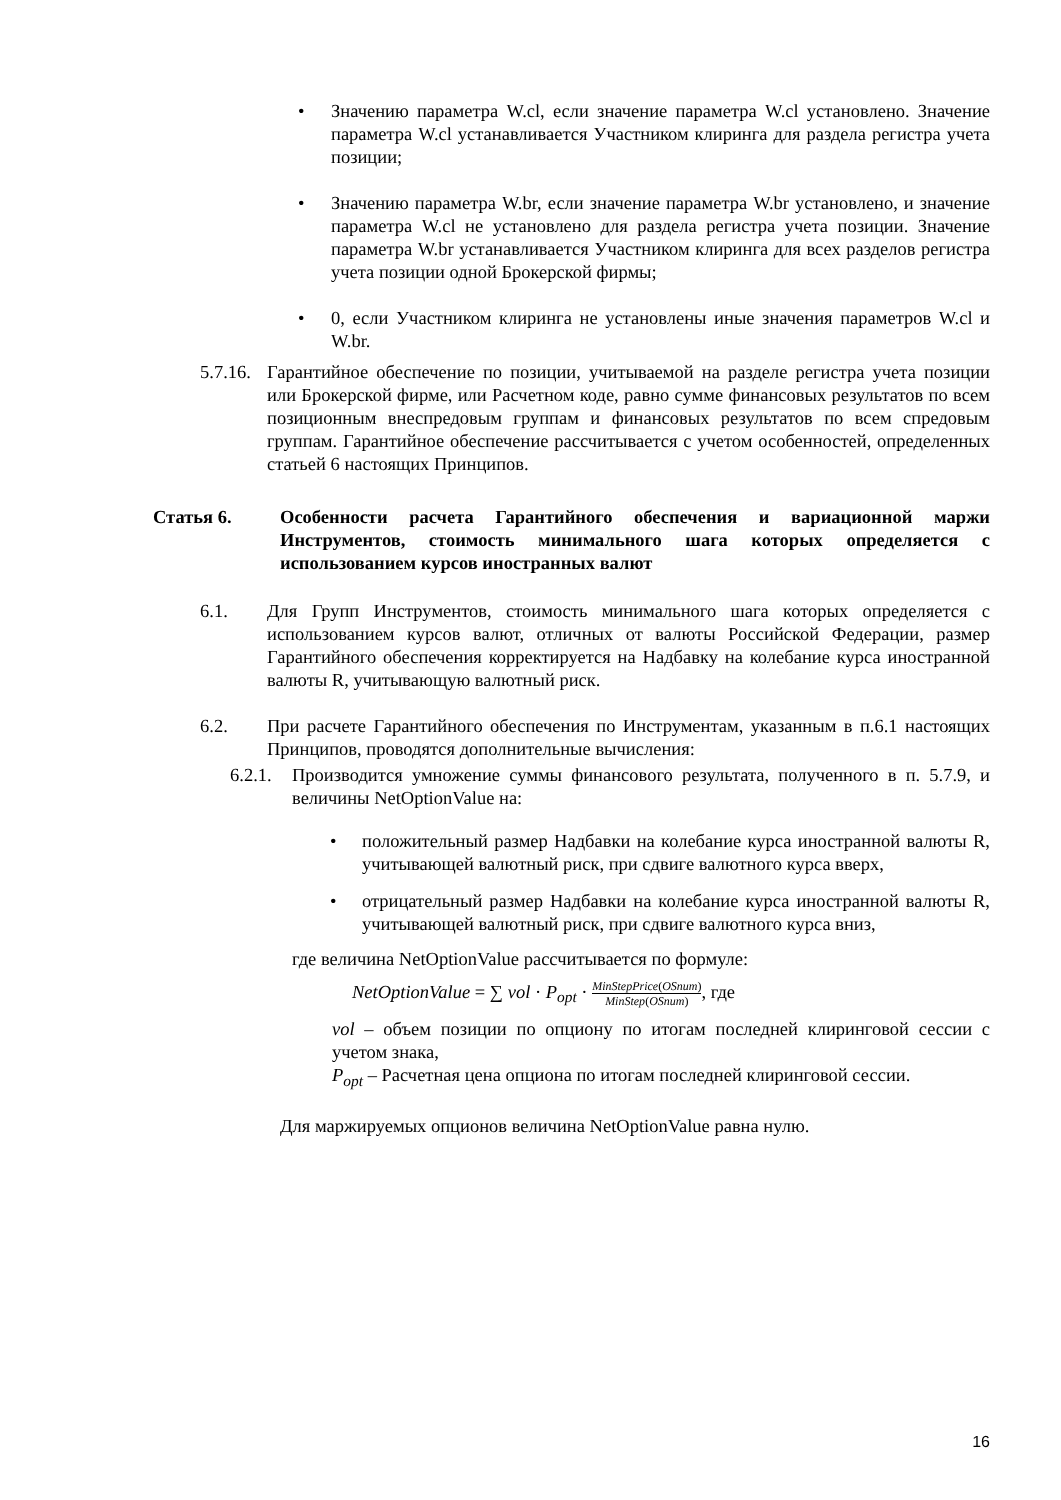• Значению параметра W.cl, если значение параметра W.cl установлено. Значение параметра W.cl устанавливается Участником клиринга для раздела регистра учета позиции;
• Значению параметра W.br, если значение параметра W.br установлено, и значение параметра W.cl не установлено для раздела регистра учета позиции. Значение параметра W.br устанавливается Участником клиринга для всех разделов регистра учета позиции одной Брокерской фирмы;
• 0, если Участником клиринга не установлены иные значения параметров W.cl и W.br.
5.7.16.
Гарантийное обеспечение по позиции, учитываемой на разделе регистра учета позиции или Брокерской фирме, или Расчетном коде, равно сумме финансовых результатов по всем позиционным внеспредовым группам и финансовых результатов по всем спредовым группам. Гарантийное обеспечение рассчитывается с учетом особенностей, определенных статьей 6 настоящих Принципов.
Статья 6. Особенности расчета Гарантийного обеспечения и вариационной маржи Инструментов, стоимость минимального шага которых определяется с использованием курсов иностранных валют
6.1. Для Групп Инструментов, стоимость минимального шага которых определяется с использованием курсов валют, отличных от валюты Российской Федерации, размер Гарантийного обеспечения корректируется на Надбавку на колебание курса иностранной валюты R, учитывающую валютный риск.
6.2. При расчете Гарантийного обеспечения по Инструментам, указанным в п.6.1 настоящих Принципов, проводятся дополнительные вычисления:
6.2.1.
Производится умножение суммы финансового результата, полученного в п. 5.7.9, и величины NetOptionValue на:
• положительный размер Надбавки на колебание курса иностранной валюты R, учитывающей валютный риск, при сдвиге валютного курса вверх,
• отрицательный размер Надбавки на колебание курса иностранной валюты R, учитывающей валютный риск, при сдвиге валютного курса вниз,
где величина NetOptionValue рассчитывается по формуле:
NetOptionValue = ∑ vol · P<sub>opt</sub> · MinStepPrice(OSnum) MinStep(OSnum), где
vol – объем позиции по опциону по итогам последней клиринговой сессии с учетом знака,
P<sub>opt</sub> – Расчетная цена опциона по итогам последней клиринговой сессии.
Для маржируемых опционов величина NetOptionValue равна нулю.
16